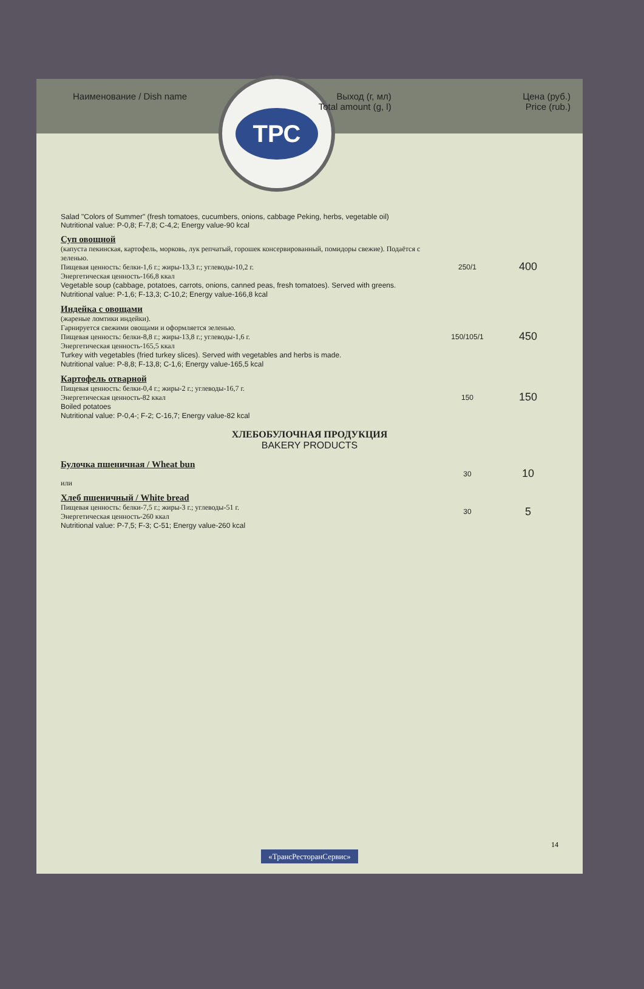Наименование / Dish name Выход (г, мл)
Total amount (g, l)
Цена (руб.)
Price (rub.)
ТРС
| Salad "Colors of Summer" (fresh tomatoes, cucumbers, onions, cabbage Peking, herbs, vegetable oil) Nutritional value: P-0,8; F-7,8; C-4,2; Energy value-90 kcal | | |
| Суп овощной (капуста пекинская, картофель, морковь, лук репчатый, горошек консервированный, помидоры свежие). Подаётся с зеленью. Пищевая ценность: белки-1,6 г.; жиры-13,3 г.; углеводы-10,2 г. Энергетическая ценность-166,8 ккал Vegetable soup (cabbage, potatoes, carrots, onions, canned peas, fresh tomatoes). Served with greens. Nutritional value: P-1,6; F-13,3; C-10,2; Energy value-166,8 kcal | 250/1 | 400 |
| Индейка с овощами (жареные ломтики индейки). Гарнируется свежими овощами и оформляется зеленью. Пищевая ценность: белки-8,8 г.; жиры-13,8 г.; углеводы-1,6 г. Энергетическая ценность-165,5 ккал Turkey with vegetables (fried turkey slices). Served with vegetables and herbs is made. Nutritional value: P-8,8; F-13,8; C-1,6; Energy value-165,5 kcal | 150/105/1 | 450 |
| Картофель отварной Пищевая ценность: белки-0,4 г.; жиры-2 г.; углеводы-16,7 г. Энергетическая ценность-82 ккал Boiled potatoes Nutritional value: P-0,4-; F-2; C-16,7; Energy value-82 kcal | 150 | 150 |
| ХЛЕБОБУЛОЧНАЯ ПРОДУКЦИЯ BAKERY PRODUCTS | | |
| Булочка пшеничная / Wheat bun или | 30 | 10 |
| Хлеб пшеничный / White bread Пищевая ценность: белки-7,5 г.; жиры-3 г.; углеводы-51 г. Энергетическая ценность-260 ккал Nutritional value: P-7,5; F-3; C-51; Energy value-260 kcal | 30 | 5 |
14
«ТрансРесторанСервис»